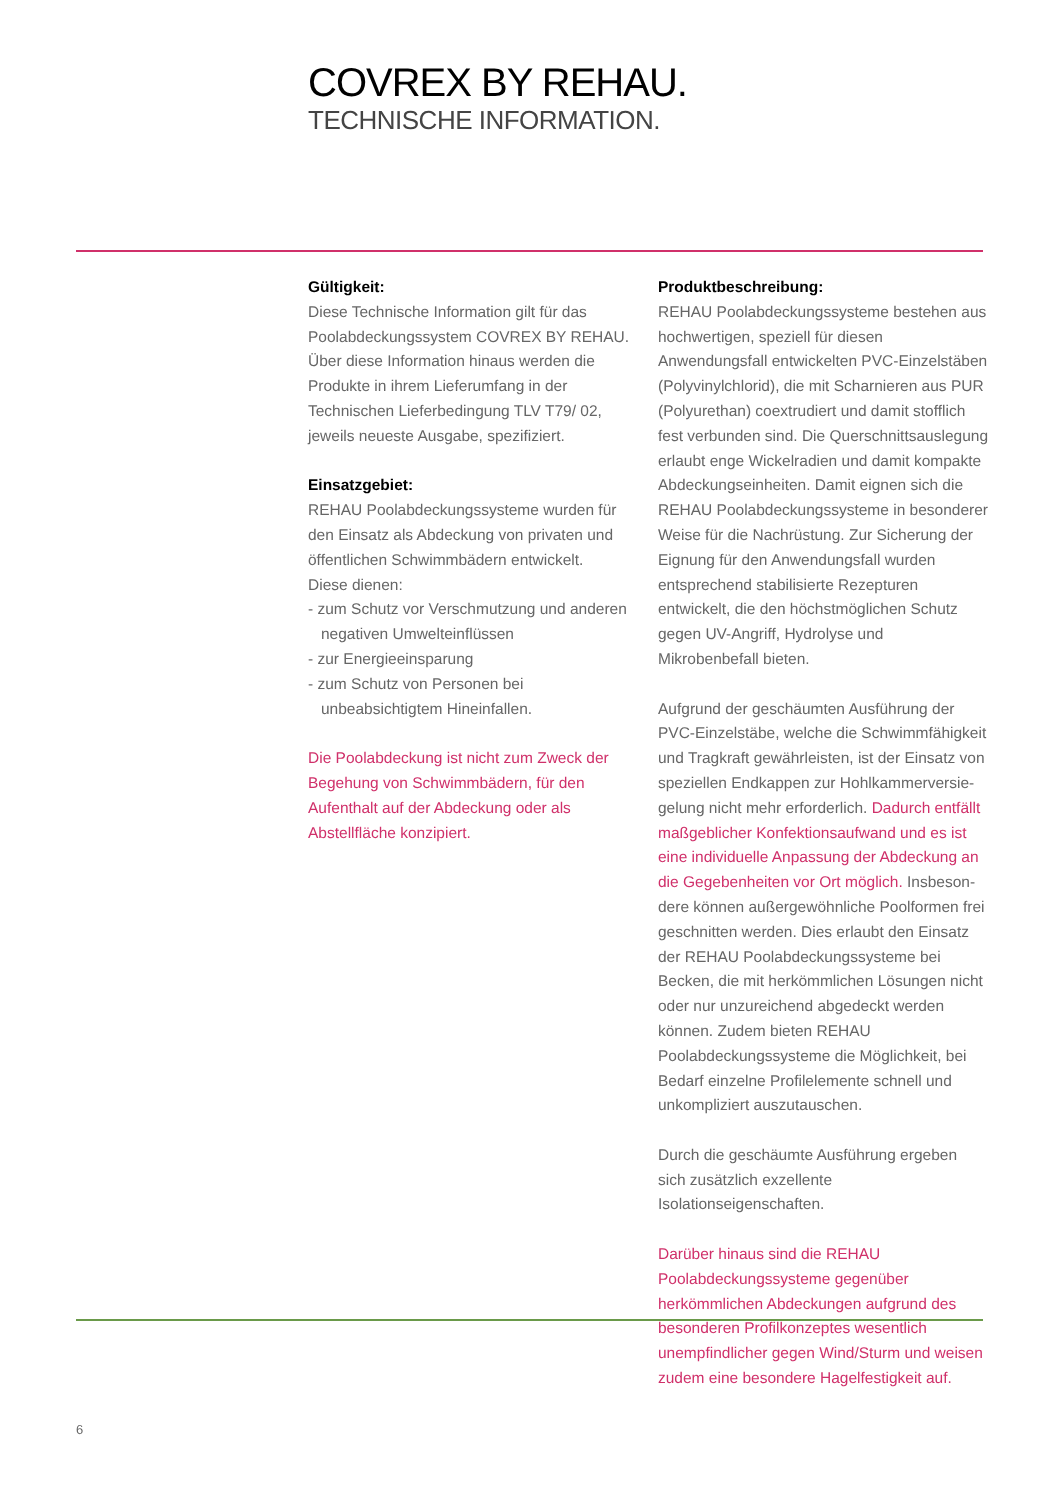COVREX BY REHAU.
TECHNISCHE INFORMATION.
Gültigkeit:
Diese Technische Information gilt für das Poolab­deckungssystem COVREX BY REHAU. Über diese Information hinaus werden die Produkte in ihrem Lieferumfang in der Technischen Lieferbedingung TLV T79/ 02, jeweils neueste Ausgabe, spezifiziert.
Einsatzgebiet:
REHAU Poolabdeckungssysteme wurden für den Einsatz als Abdeckung von privaten und öffent­lichen Schwimmbädern entwickelt.
Diese dienen:
- zum Schutz vor Verschmutzung und anderen negativen Umwelteinflüssen
- zur Energieeinsparung
- zum Schutz von Personen bei unbeabsichtigtem Hineinfallen.
Die Poolabdeckung ist nicht zum Zweck der Begehung von Schwimmbädern, für den Aufent­halt auf der Abdeckung oder als Abstellfläche konzipiert.
Produktbeschreibung:
REHAU Poolabdeckungssysteme bestehen aus hochwertigen, speziell für diesen Anwendungsfall entwickelten PVC-Einzelstäben (Polyvinylchlorid), die mit Scharnieren aus PUR (Polyurethan) co­extrudiert und damit stofflich fest verbunden sind. Die Querschnittsauslegung erlaubt enge Wickel­radien und damit kompakte Abdeckungseinheiten. Damit eignen sich die REHAU Poolabdeckungssy­steme in besonderer Weise für die Nachrüstung. Zur Sicherung der Eignung für den Anwendungs­fall wurden entsprechend stabilisierte Rezepturen entwickelt, die den höchstmöglichen Schutz gegen UV-Angriff, Hydrolyse und Mikrobenbefall bieten.
Aufgrund der geschäumten Ausführung der PVC-Einzelstäbe, welche die Schwimmfähigkeit und Tragkraft gewährleisten, ist der Einsatz von speziellen Endkappen zur Hohlkammerversie­gelung nicht mehr erforderlich. Dadurch entfällt maßgeblicher Konfektionsaufwand und es ist eine individuelle Anpassung der Abdeckung an die Gegebenheiten vor Ort möglich. Insbeson­dere können außergewöhnliche Poolformen frei geschnitten werden. Dies erlaubt den Einsatz der REHAU Poolabdeckungssysteme bei Becken, die mit herkömmlichen Lösungen nicht oder nur unzu­reichend abgedeckt werden können. Zudem bieten REHAU Poolabdeckungssysteme die Möglichkeit, bei Bedarf einzelne Profilelemente schnell und unkompliziert auszutauschen.
Durch die geschäumte Ausführung ergeben sich zusätzlich exzellente Isolationseigenschaften.
Darüber hinaus sind die REHAU Poolabdeckungs­systeme gegenüber herkömmlichen Abdeckungen aufgrund des besonderen Profilkonzeptes we­sentlich unempfindlicher gegen Wind/Sturm und weisen zudem eine besondere Hagelfestigkeit auf.
6